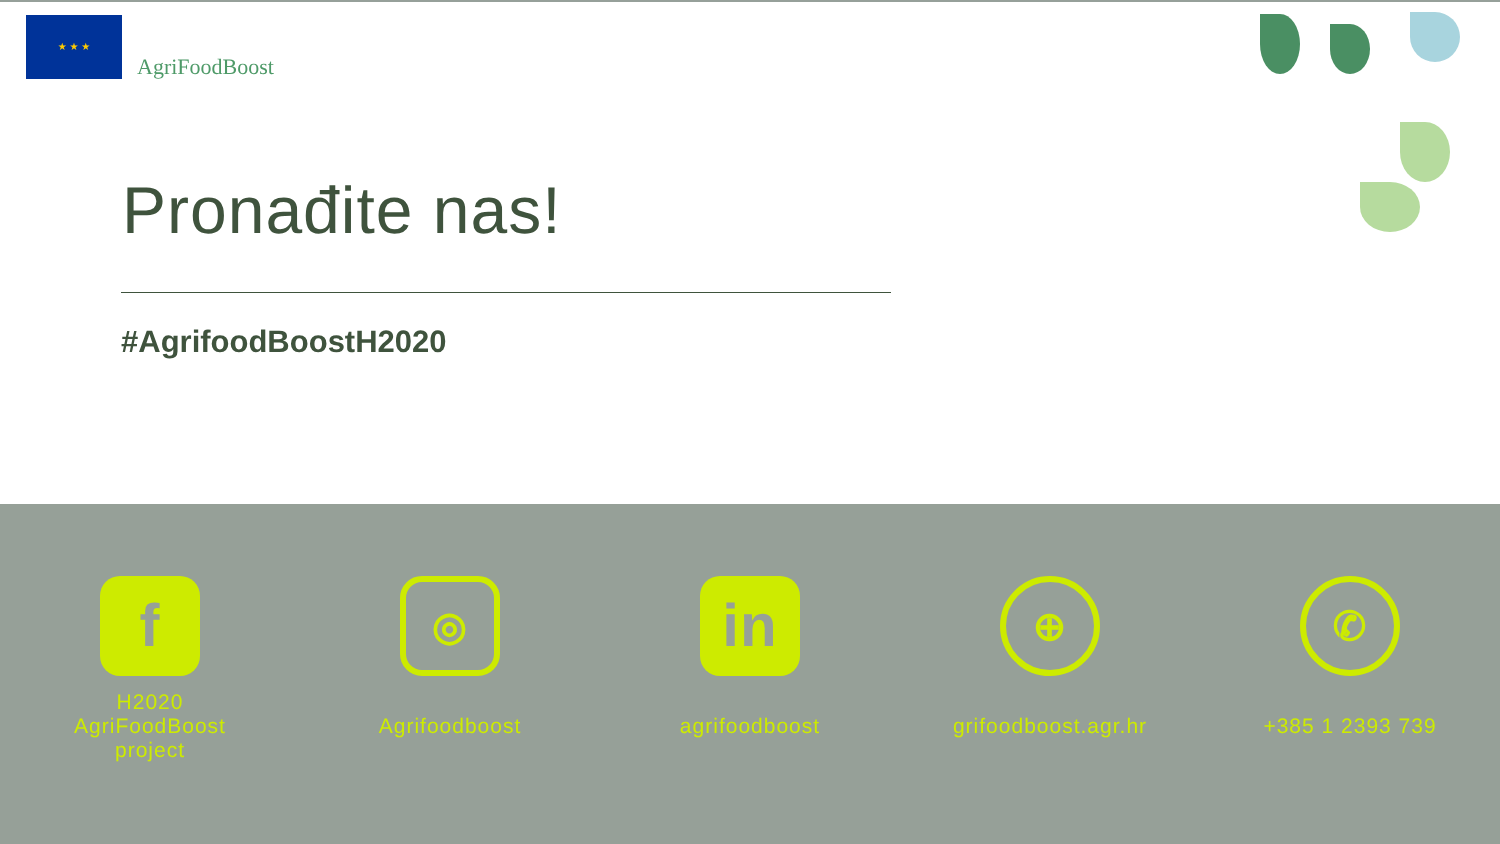★ ★ ★
AgriFoodBoost
Pronađite nas!
#AgrifoodBoostH2020
f
H2020
AgriFoodBoost
project
◎
Agrifoodboost
in
agrifoodboost
⊕
grifoodboost.agr.hr
✆
+385 1 2393 739